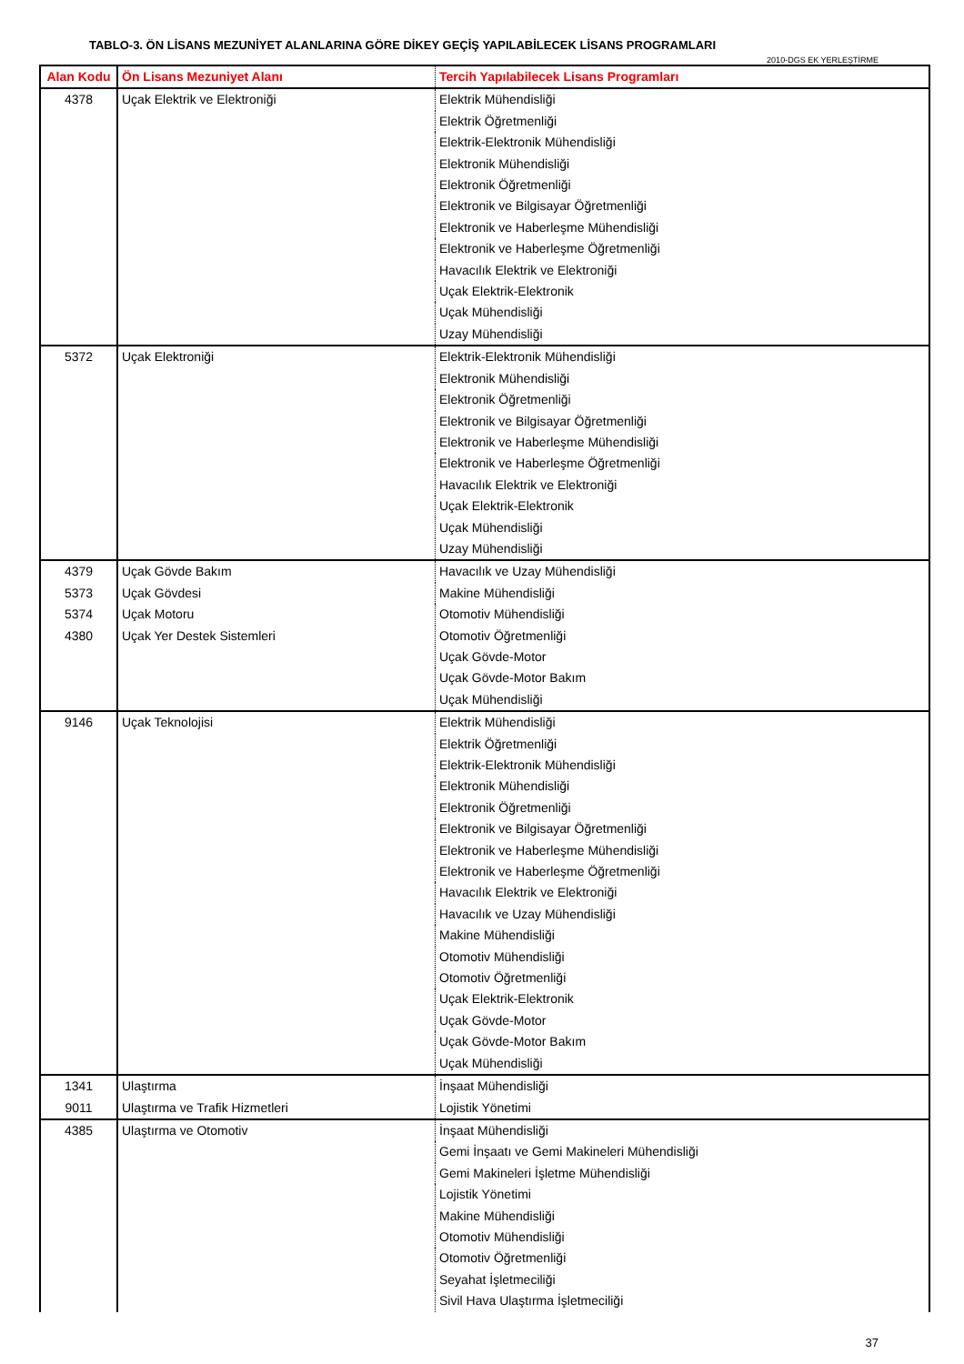TABLO-3. ÖN LİSANS MEZUNİYET ALANLARINA GÖRE DİKEY GEÇİŞ YAPILABİLECEK LİSANS PROGRAMLARI
2010-DGS EK YERLEŞTİRME
| Alan Kodu | Ön Lisans Mezuniyet Alanı | Tercih Yapılabilecek Lisans Programları |
| --- | --- | --- |
| 4378 | Uçak Elektrik ve Elektroniği | Elektrik Mühendisliği |
| | | Elektrik Öğretmenliği |
| | | Elektrik-Elektronik Mühendisliği |
| | | Elektronik Mühendisliği |
| | | Elektronik Öğretmenliği |
| | | Elektronik ve Bilgisayar Öğretmenliği |
| | | Elektronik ve Haberleşme Mühendisliği |
| | | Elektronik ve Haberleşme Öğretmenliği |
| | | Havacılık Elektrik ve Elektroniği |
| | | Uçak Elektrik-Elektronik |
| | | Uçak Mühendisliği |
| | | Uzay Mühendisliği |
| 5372 | Uçak Elektroniği | Elektrik-Elektronik Mühendisliği |
| | | Elektronik Mühendisliği |
| | | Elektronik Öğretmenliği |
| | | Elektronik ve Bilgisayar Öğretmenliği |
| | | Elektronik ve Haberleşme Mühendisliği |
| | | Elektronik ve Haberleşme Öğretmenliği |
| | | Havacılık Elektrik ve Elektroniği |
| | | Uçak Elektrik-Elektronik |
| | | Uçak Mühendisliği |
| | | Uzay Mühendisliği |
| 4379 | Uçak Gövde Bakım | Havacılık ve Uzay Mühendisliği |
| 5373 | Uçak Gövdesi | Makine Mühendisliği |
| 5374 | Uçak Motoru | Otomotiv Mühendisliği |
| 4380 | Uçak Yer Destek Sistemleri | Otomotiv Öğretmenliği |
| | | Uçak Gövde-Motor |
| | | Uçak Gövde-Motor Bakım |
| | | Uçak Mühendisliği |
| 9146 | Uçak Teknolojisi | Elektrik Mühendisliği |
| | | Elektrik Öğretmenliği |
| | | Elektrik-Elektronik Mühendisliği |
| | | Elektronik Mühendisliği |
| | | Elektronik Öğretmenliği |
| | | Elektronik ve Bilgisayar Öğretmenliği |
| | | Elektronik ve Haberleşme Mühendisliği |
| | | Elektronik ve Haberleşme Öğretmenliği |
| | | Havacılık Elektrik ve Elektroniği |
| | | Havacılık ve Uzay Mühendisliği |
| | | Makine Mühendisliği |
| | | Otomotiv Mühendisliği |
| | | Otomotiv Öğretmenliği |
| | | Uçak Elektrik-Elektronik |
| | | Uçak Gövde-Motor |
| | | Uçak Gövde-Motor Bakım |
| | | Uçak Mühendisliği |
| 1341 | Ulaştırma | İnşaat Mühendisliği |
| 9011 | Ulaştırma ve Trafik Hizmetleri | Lojistik Yönetimi |
| 4385 | Ulaştırma ve Otomotiv | İnşaat Mühendisliği |
| | | Gemi İnşaatı ve Gemi Makineleri Mühendisliği |
| | | Gemi Makineleri İşletme Mühendisliği |
| | | Lojistik Yönetimi |
| | | Makine Mühendisliği |
| | | Otomotiv Mühendisliği |
| | | Otomotiv Öğretmenliği |
| | | Seyahat İşletmeciliği |
| | | Sivil Hava Ulaştırma İşletmeciliği |
37